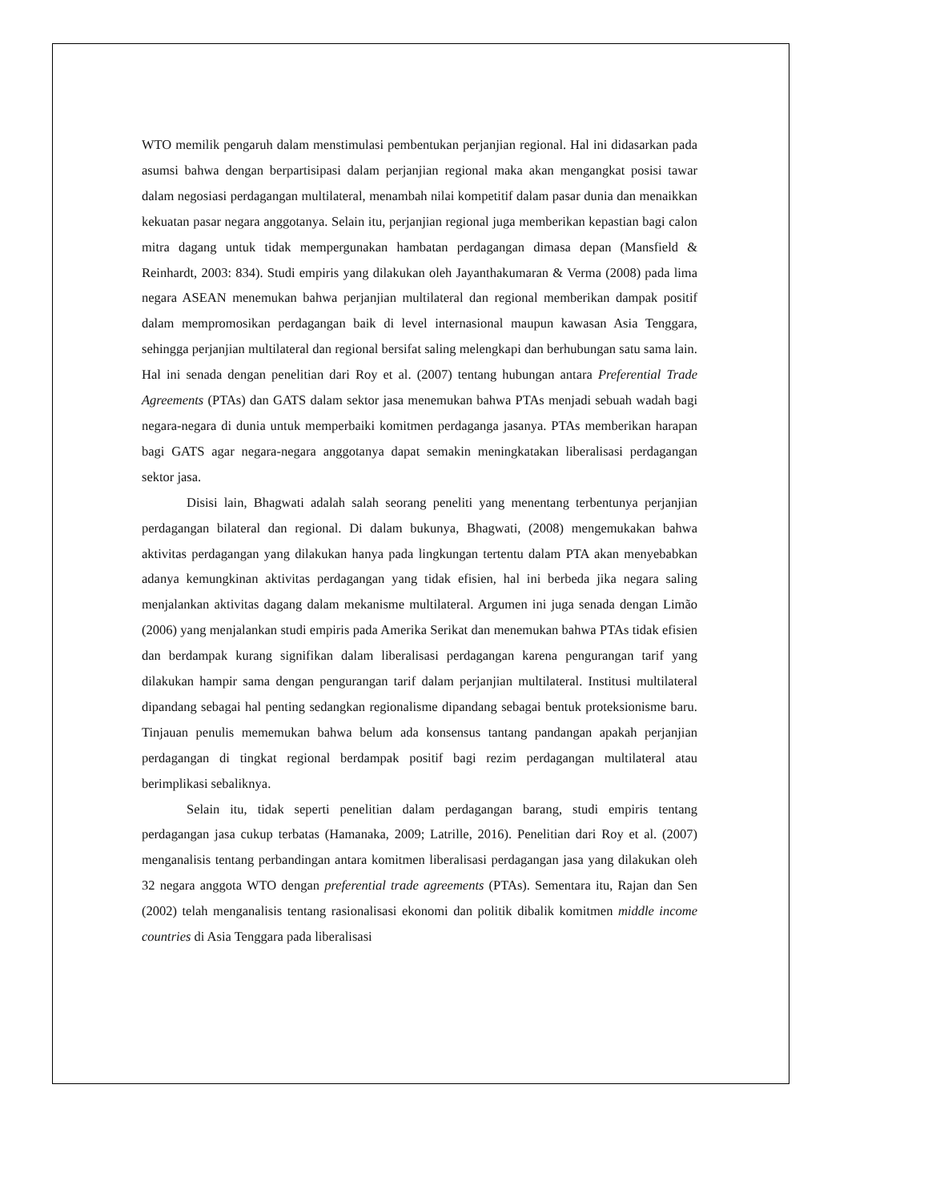WTO memilik pengaruh dalam menstimulasi pembentukan perjanjian regional. Hal ini didasarkan pada asumsi bahwa dengan berpartisipasi dalam perjanjian regional maka akan mengangkat posisi tawar dalam negosiasi perdagangan multilateral, menambah nilai kompetitif dalam pasar dunia dan menaikkan kekuatan pasar negara anggotanya. Selain itu, perjanjian regional juga memberikan kepastian bagi calon mitra dagang untuk tidak mempergunakan hambatan perdagangan dimasa depan (Mansfield & Reinhardt, 2003: 834). Studi empiris yang dilakukan oleh Jayanthakumaran & Verma (2008) pada lima negara ASEAN menemukan bahwa perjanjian multilateral dan regional memberikan dampak positif dalam mempromosikan perdagangan baik di level internasional maupun kawasan Asia Tenggara, sehingga perjanjian multilateral dan regional bersifat saling melengkapi dan berhubungan satu sama lain. Hal ini senada dengan penelitian dari Roy et al. (2007) tentang hubungan antara Preferential Trade Agreements (PTAs) dan GATS dalam sektor jasa menemukan bahwa PTAs menjadi sebuah wadah bagi negara-negara di dunia untuk memperbaiki komitmen perdaganga jasanya. PTAs memberikan harapan bagi GATS agar negara-negara anggotanya dapat semakin meningkatakan liberalisasi perdagangan sektor jasa.
Disisi lain, Bhagwati adalah salah seorang peneliti yang menentang terbentunya perjanjian perdagangan bilateral dan regional. Di dalam bukunya, Bhagwati, (2008) mengemukakan bahwa aktivitas perdagangan yang dilakukan hanya pada lingkungan tertentu dalam PTA akan menyebabkan adanya kemungkinan aktivitas perdagangan yang tidak efisien, hal ini berbeda jika negara saling menjalankan aktivitas dagang dalam mekanisme multilateral. Argumen ini juga senada dengan Limão (2006) yang menjalankan studi empiris pada Amerika Serikat dan menemukan bahwa PTAs tidak efisien dan berdampak kurang signifikan dalam liberalisasi perdagangan karena pengurangan tarif yang dilakukan hampir sama dengan pengurangan tarif dalam perjanjian multilateral. Institusi multilateral dipandang sebagai hal penting sedangkan regionalisme dipandang sebagai bentuk proteksionisme baru. Tinjauan penulis mememukan bahwa belum ada konsensus tantang pandangan apakah perjanjian perdagangan di tingkat regional berdampak positif bagi rezim perdagangan multilateral atau berimplikasi sebaliknya.
Selain itu, tidak seperti penelitian dalam perdagangan barang, studi empiris tentang perdagangan jasa cukup terbatas (Hamanaka, 2009; Latrille, 2016). Penelitian dari Roy et al. (2007) menganalisis tentang perbandingan antara komitmen liberalisasi perdagangan jasa yang dilakukan oleh 32 negara anggota WTO dengan preferential trade agreements (PTAs). Sementara itu, Rajan dan Sen (2002) telah menganalisis tentang rasionalisasi ekonomi dan politik dibalik komitmen middle income countries di Asia Tenggara pada liberalisasi